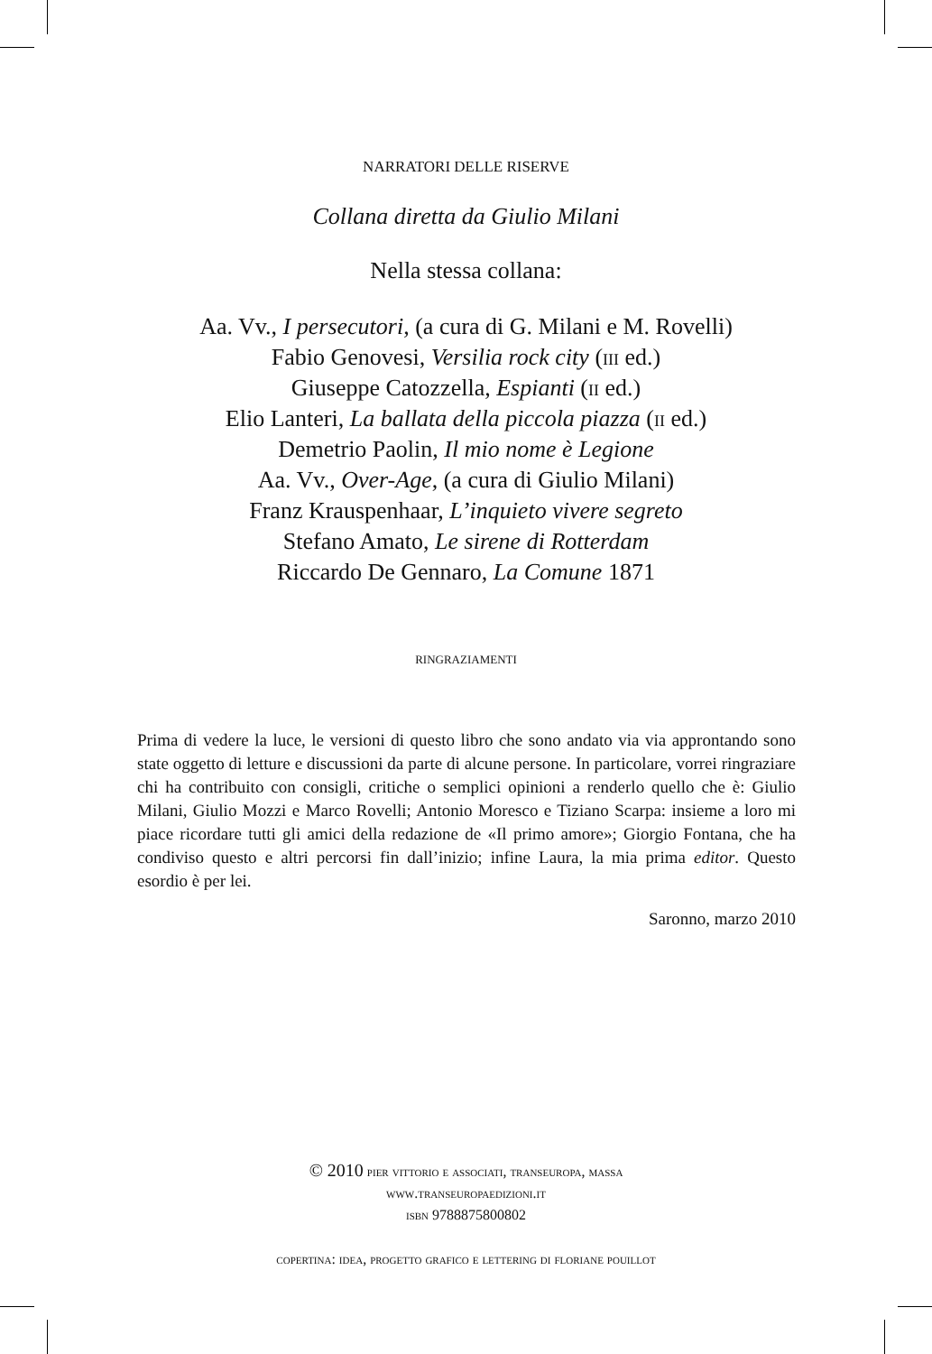NARRATORI DELLE RISERVE
Collana diretta da Giulio Milani
Nella stessa collana:
Aa. Vv., I persecutori, (a cura di G. Milani e M. Rovelli)
Fabio Genovesi, Versilia rock city (iii ed.)
Giuseppe Catozzella, Espianti (ii ed.)
Elio Lanteri, La ballata della piccola piazza (ii ed.)
Demetrio Paolin, Il mio nome è Legione
Aa. Vv., Over-Age, (a cura di Giulio Milani)
Franz Krauspenhaar, L’inquieto vivere segreto
Stefano Amato, Le sirene di Rotterdam
Riccardo De Gennaro, La Comune 1871
RINGRAZIAMENTI
Prima di vedere la luce, le versioni di questo libro che sono andato via via approntando sono state oggetto di letture e discussioni da parte di alcune persone. In particolare, vorrei ringraziare chi ha contribuito con consigli, critiche o semplici opinioni a renderlo quello che è: Giulio Milani, Giulio Mozzi e Marco Rovelli; Antonio Moresco e Tiziano Scarpa: insieme a loro mi piace ricordare tutti gli amici della redazione de «Il primo amore»; Giorgio Fontana, che ha condiviso questo e altri percorsi fin dall’inizio; infine Laura, la mia prima editor. Questo esordio è per lei.
Saronno, marzo 2010
© 2010 pier vittorio e associati, transeuropa, massa
www.transeuropaedizioni.it
isbn 9788875800802
copertina: idea, progetto grafico e lettering di floriane pouillot